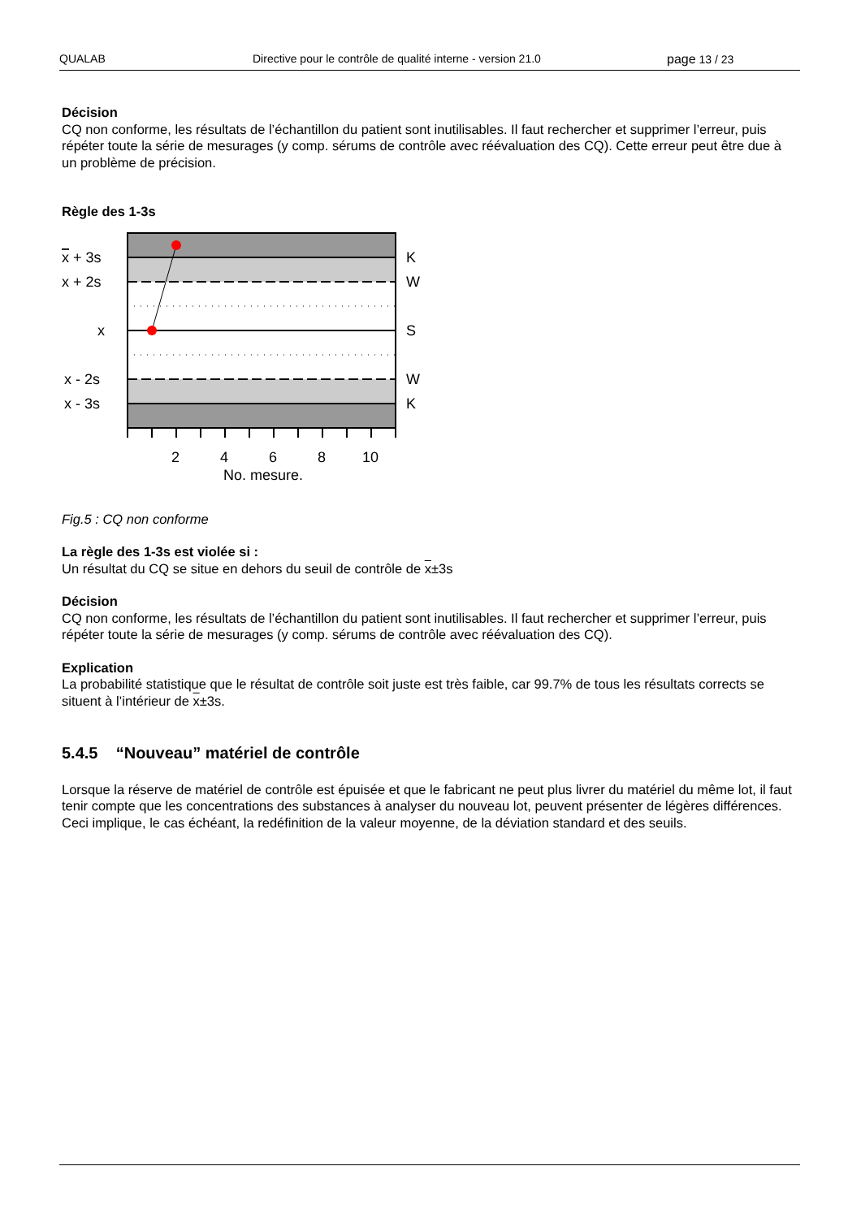QUALAB Directive pour le contrôle de qualité interne - version 21.0 page 13 / 23
Décision
CQ non conforme, les résultats de l’échantillon du patient sont inutilisables. Il faut rechercher et supprimer l’erreur, puis répéter toute la série de mesurages (y comp. sérums de contrôle avec réévaluation des CQ). Cette erreur peut être due à un problème de précision.
Règle des 1-3s
x + 3s
x + 2s
x
x - 2s
x - 3s
K
W
S
W
K
2
4
6
8
10
No. mesure.
Fig.5 : CQ non conforme
La règle des 1-3s est violée si :
Un résultat du CQ se situe en dehors du seuil de contrôle de x±3s
Décision
CQ non conforme, les résultats de l’échantillon du patient sont inutilisables. Il faut rechercher et supprimer l’erreur, puis répéter toute la série de mesurages (y comp. sérums de contrôle avec réévaluation des CQ).
Explication
La probabilité statistique que le résultat de contrôle soit juste est très faible, car 99.7% de tous les résultats corrects se situent à l’intérieur de x±3s.
5.4.5 “Nouveau” matériel de contrôle
Lorsque la réserve de matériel de contrôle est épuisée et que le fabricant ne peut plus livrer du matériel du même lot, il faut tenir compte que les concentrations des substances à analyser du nouveau lot, peuvent présenter de légères différences. Ceci implique, le cas échéant, la redéfinition de la valeur moyenne, de la déviation standard et des seuils.